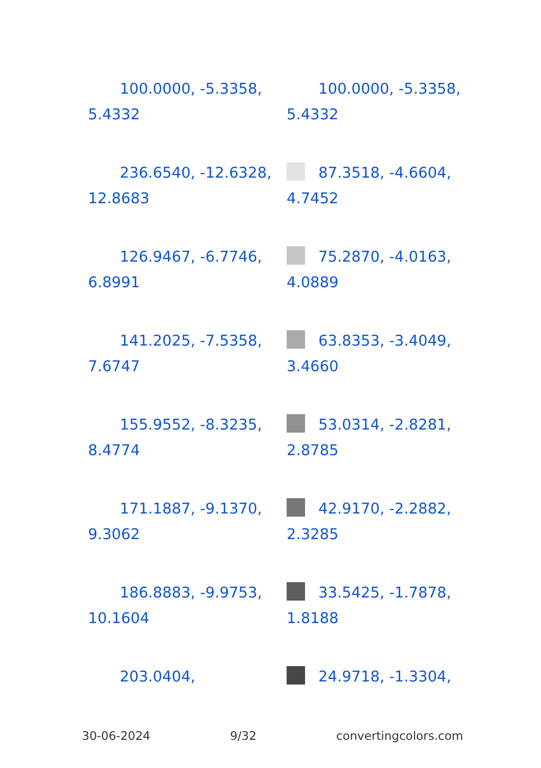100.0000, -5.3358, 5.4332
100.0000, -5.3358, 5.4332
236.6540, -12.6328, 12.8683
87.3518, -4.6604, 4.7452
126.9467, -6.7746, 6.8991
75.2870, -4.0163, 4.0889
141.2025, -7.5358, 7.6747
63.8353, -3.4049, 3.4660
155.9552, -8.3235, 8.4774
53.0314, -2.8281, 2.8785
171.1887, -9.1370, 9.3062
42.9170, -2.2882, 2.3285
186.8883, -9.9753, 10.1604
33.5425, -1.7878, 1.8188
203.0404,
24.9718, -1.3304,
30-06-2024 9/32 convertingcolors.com